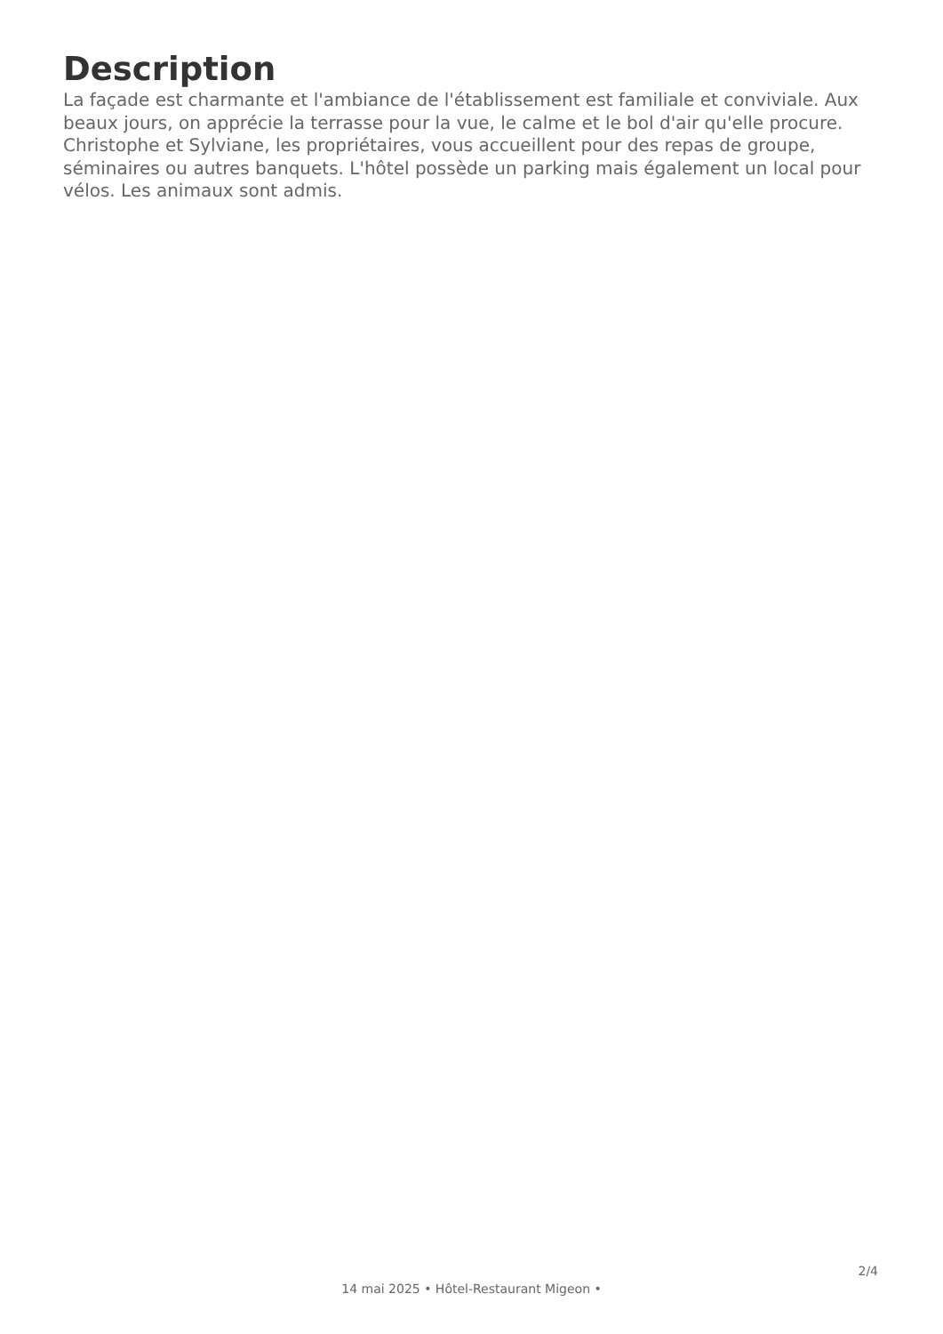Description
La façade est charmante et l'ambiance de l'établissement est familiale et conviviale. Aux beaux jours, on apprécie la terrasse pour la vue, le calme et le bol d'air qu'elle procure. Christophe et Sylviane, les propriétaires, vous accueillent pour des repas de groupe, séminaires ou autres banquets. L'hôtel possède un parking mais également un local pour vélos. Les animaux sont admis.
2/4
14 mai 2025 • Hôtel-Restaurant Migeon •